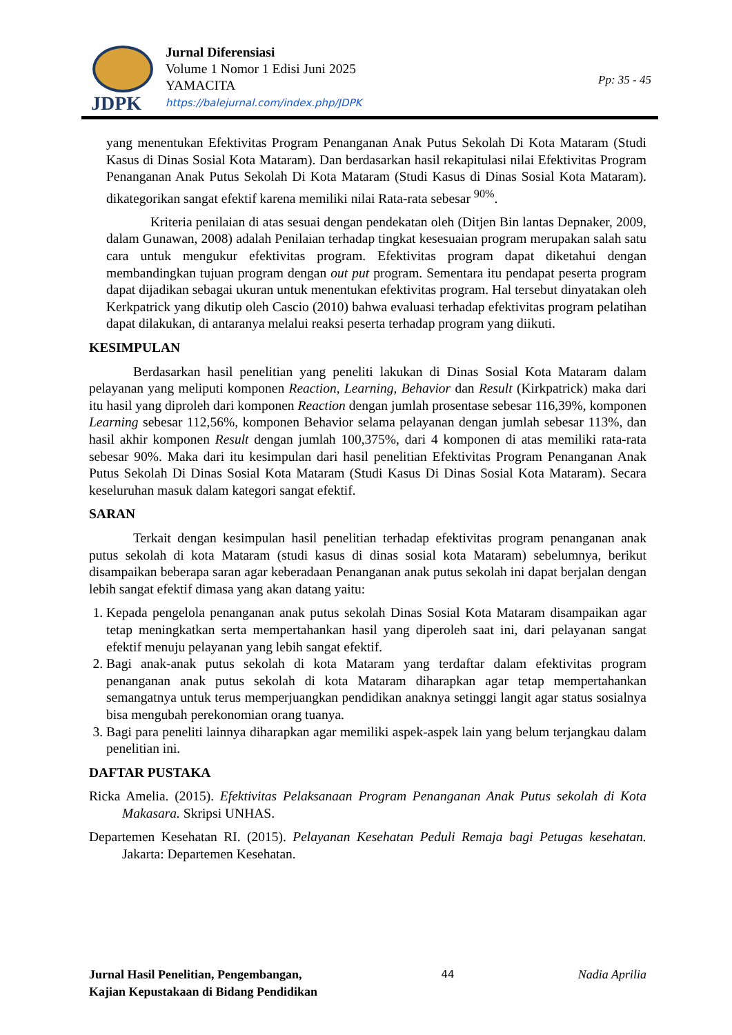JDPK
Jurnal Diferensiasi
Volume 1 Nomor 1 Edisi Juni 2025
YAMACITA
https://balejurnal.com/index.php/JDPK
Pp: 35 - 45
yang menentukan Efektivitas Program Penanganan Anak Putus Sekolah Di Kota Mataram (Studi Kasus di Dinas Sosial Kota Mataram). Dan berdasarkan hasil rekapitulasi nilai Efektivitas Program Penanganan Anak Putus Sekolah Di Kota Mataram (Studi Kasus di Dinas Sosial Kota Mataram). dikategorikan sangat efektif karena memiliki nilai Rata-rata sebesar <sup>90%</sup>.
Kriteria penilaian di atas sesuai dengan pendekatan oleh (Ditjen Bin lantas Depnaker, 2009, dalam Gunawan, 2008) adalah Penilaian terhadap tingkat kesesuaian program merupakan salah satu cara untuk mengukur efektivitas program. Efektivitas program dapat diketahui dengan membandingkan tujuan program dengan out put program. Sementara itu pendapat peserta program dapat dijadikan sebagai ukuran untuk menentukan efektivitas program. Hal tersebut dinyatakan oleh Kerkpatrick yang dikutip oleh Cascio (2010) bahwa evaluasi terhadap efektivitas program pelatihan dapat dilakukan, di antaranya melalui reaksi peserta terhadap program yang diikuti.
KESIMPULAN
Berdasarkan hasil penelitian yang peneliti lakukan di Dinas Sosial Kota Mataram dalam pelayanan yang meliputi komponen Reaction, Learning, Behavior dan Result (Kirkpatrick) maka dari itu hasil yang diproleh dari komponen Reaction dengan jumlah prosentase sebesar 116,39%, komponen Learning sebesar 112,56%, komponen Behavior selama pelayanan dengan jumlah sebesar 113%, dan hasil akhir komponen Result dengan jumlah 100,375%, dari 4 komponen di atas memiliki rata-rata sebesar 90%. Maka dari itu kesimpulan dari hasil penelitian Efektivitas Program Penanganan Anak Putus Sekolah Di Dinas Sosial Kota Mataram (Studi Kasus Di Dinas Sosial Kota Mataram). Secara keseluruhan masuk dalam kategori sangat efektif.
SARAN
Terkait dengan kesimpulan hasil penelitian terhadap efektivitas program penanganan anak putus sekolah di kota Mataram (studi kasus di dinas sosial kota Mataram) sebelumnya, berikut disampaikan beberapa saran agar keberadaan Penanganan anak putus sekolah ini dapat berjalan dengan lebih sangat efektif dimasa yang akan datang yaitu:
1. Kepada pengelola penanganan anak putus sekolah Dinas Sosial Kota Mataram disampaikan agar tetap meningkatkan serta mempertahankan hasil yang diperoleh saat ini, dari pelayanan sangat efektif menuju pelayanan yang lebih sangat efektif.
2. Bagi anak-anak putus sekolah di kota Mataram yang terdaftar dalam efektivitas program penanganan anak putus sekolah di kota Mataram diharapkan agar tetap mempertahankan semangatnya untuk terus memperjuangkan pendidikan anaknya setinggi langit agar status sosialnya bisa mengubah perekonomian orang tuanya.
3. Bagi para peneliti lainnya diharapkan agar memiliki aspek-aspek lain yang belum terjangkau dalam penelitian ini.
DAFTAR PUSTAKA
Ricka Amelia. (2015). Efektivitas Pelaksanaan Program Penanganan Anak Putus sekolah di Kota Makasara. Skripsi UNHAS.
Departemen Kesehatan RI. (2015). Pelayanan Kesehatan Peduli Remaja bagi Petugas kesehatan. Jakarta: Departemen Kesehatan.
Jurnal Hasil Penelitian, Pengembangan,
Kajian Kepustakaan di Bidang Pendidikan 44 Nadia Aprilia